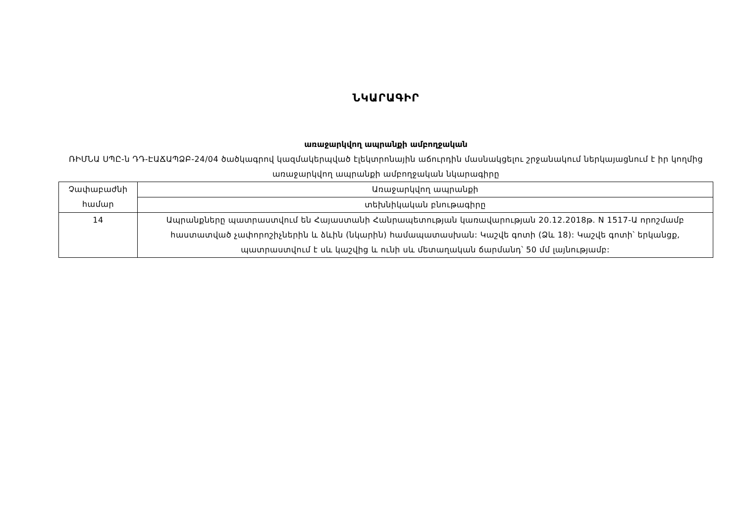ՆԿԱՐԱԳԻՐ
առաջարկվող ապրանքի ամբողջական
ՌԻՄՆԱ ՍՊԸ-ն ԴԴ-ԷԱՃԱՊՁԲ-24/04 ծածկագրով կազմակերպված էլեկտրոնային աճուրդին մասնակցելու շրջանակում ներկայացնում է իր կողմից առաջարկվող ապրանքի ամբողջական նկարագիրը
| Չափաբաժնի համար | Առաջարկվող ապրանքի |
| | տեխնիկական բնութագիրը |
| 14 | Ապրանքները պատրաստվում են Հայաստանի Հանրապետության կառավարության 20.12.2018թ. N 1517-Ա որոշմամբ հաստատված չափորոշիչներին և ձևին (նկարին) համապատասխան: Կաշվե գոտի (Ձև 18): Կաշվե գոտի՝ երկանցք, պատրաստվում է սև կաշվից և ունի սև մետաղական ճարմանդ՝ 50 մմ լայնությամբ: |